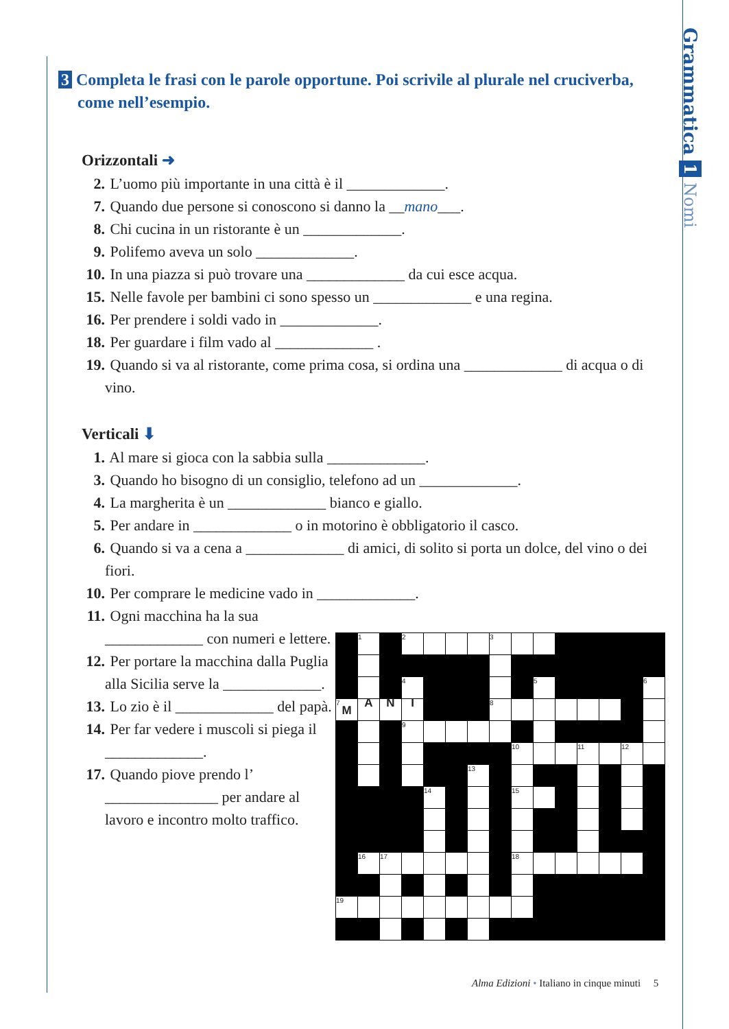Grammatica 1 Nomi
3 Completa le frasi con le parole opportune. Poi scrivile al plurale nel cruciverba, come nell’esempio.
Orizzontali ➜
2. L’uomo più importante in una città è il _____________.
7. Quando due persone si conoscono si danno la __mano___.
8. Chi cucina in un ristorante è un _____________.
9. Polifemo aveva un solo _____________.
10. In una piazza si può trovare una _____________ da cui esce acqua.
15. Nelle favole per bambini ci sono spesso un _____________ e una regina.
16. Per prendere i soldi vado in _____________.
18. Per guardare i film vado al _____________ .
19. Quando si va al ristorante, come prima cosa, si ordina una _____________ di acqua o di vino.
Verticali ⬇
1. Al mare si gioca con la sabbia sulla _____________.
3. Quando ho bisogno di un consiglio, telefono ad un _____________.
4. La margherita è un _____________ bianco e giallo.
5. Per andare in _____________ o in motorino è obbligatorio il casco.
6. Quando si va a cena a _____________ di amici, di solito si porta un dolce, del vino o dei fiori.
10. Per comprare le medicine vado in _____________.
11. Ogni macchina ha la sua _____________ con numeri e lettere.
12. Per portare la macchina dalla Puglia alla Sicilia serve la _____________.
13. Lo zio è il _____________ del papà.
14. Per far vedere i muscoli si piega il _____________.
17. Quando piove prendo l’ _______________ per andare al lavoro e incontro molto traffico.
| | 1 | | 2 | | | | 3 | | | | | | | |
| | | | 4 | | | | | | 5 | | | | | 6 |
| 7 M | A | N | I | | | | 8 | | | | | | | |
| | | | 9 | | | | | | | | | | | |
| | | | | | | | | 10 | | | 11 | | 12 | |
| | | | | | | 13 | | | | | | | | |
| | | | | 14 | | | | 15 | | | | | | |
| | 16 | 17 | | | | | | 18 | | | | | | |
| 19 | | | | | | | | | | | | | | |
Alma Edizioni • Italiano in cinque minuti 5